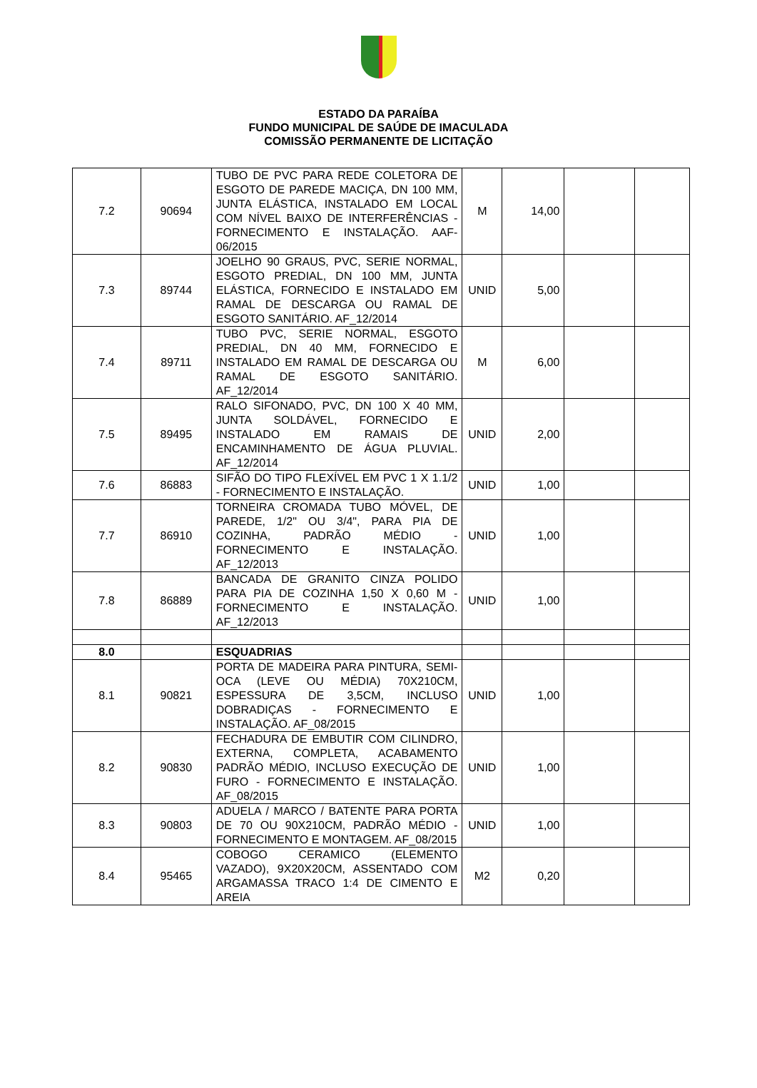ESTADO DA PARAÍBA
FUNDO MUNICIPAL DE SAÚDE DE IMACULADA
COMISSÃO PERMANENTE DE LICITAÇÃO
| 7.2 | 90694 | TUBO DE PVC PARA REDE COLETORA DE ESGOTO DE PAREDE MACIÇA, DN 100 MM, JUNTA ELÁSTICA, INSTALADO EM LOCAL COM NÍVEL BAIXO DE INTERFERÊNCIAS - FORNECIMENTO E INSTALAÇÃO. AAF-06/2015 | M | 14,00 | | |
| 7.3 | 89744 | JOELHO 90 GRAUS, PVC, SERIE NORMAL, ESGOTO PREDIAL, DN 100 MM, JUNTA ELÁSTICA, FORNECIDO E INSTALADO EM RAMAL DE DESCARGA OU RAMAL DE ESGOTO SANITÁRIO. AF_12/2014 | UNID | 5,00 | | |
| 7.4 | 89711 | TUBO PVC, SERIE NORMAL, ESGOTO PREDIAL, DN 40 MM, FORNECIDO E INSTALADO EM RAMAL DE DESCARGA OU RAMAL DE ESGOTO SANITÁRIO. AF_12/2014 | M | 6,00 | | |
| 7.5 | 89495 | RALO SIFONADO, PVC, DN 100 X 40 MM, JUNTA SOLDÁVEL, FORNECIDO E INSTALADO EM RAMAIS DE ENCAMINHAMENTO DE ÁGUA PLUVIAL. AF_12/2014 | UNID | 2,00 | | |
| 7.6 | 86883 | SIFÃO DO TIPO FLEXÍVEL EM PVC 1 X 1.1/2 - FORNECIMENTO E INSTALAÇÃO. | UNID | 1,00 | | |
| 7.7 | 86910 | TORNEIRA CROMADA TUBO MÓVEL, DE PAREDE, 1/2" OU 3/4", PARA PIA DE COZINHA, PADRÃO MÉDIO - FORNECIMENTO E INSTALAÇÃO. AF_12/2013 | UNID | 1,00 | | |
| 7.8 | 86889 | BANCADA DE GRANITO CINZA POLIDO PARA PIA DE COZINHA 1,50 X 0,60 M - FORNECIMENTO E INSTALAÇÃO. AF_12/2013 | UNID | 1,00 | | |
| 8.0 | | ESQUADRIAS | | | | |
| 8.1 | 90821 | PORTA DE MADEIRA PARA PINTURA, SEMI-OCA (LEVE OU MÉDIA) 70X210CM, ESPESSURA DE 3,5CM, INCLUSO DOBRADIÇAS - FORNECIMENTO E INSTALAÇÃO. AF_08/2015 | UNID | 1,00 | | |
| 8.2 | 90830 | FECHADURA DE EMBUTIR COM CILINDRO, EXTERNA, COMPLETA, ACABAMENTO PADRÃO MÉDIO, INCLUSO EXECUÇÃO DE FURO - FORNECIMENTO E INSTALAÇÃO. AF_08/2015 | UNID | 1,00 | | |
| 8.3 | 90803 | ADUELA / MARCO / BATENTE PARA PORTA DE 70 OU 90X210CM, PADRÃO MÉDIO - FORNECIMENTO E MONTAGEM. AF_08/2015 | UNID | 1,00 | | |
| 8.4 | 95465 | COBOGO CERAMICO (ELEMENTO VAZADO), 9X20X20CM, ASSENTADO COM ARGAMASSA TRACO 1:4 DE CIMENTO E AREIA | M2 | 0,20 | | |